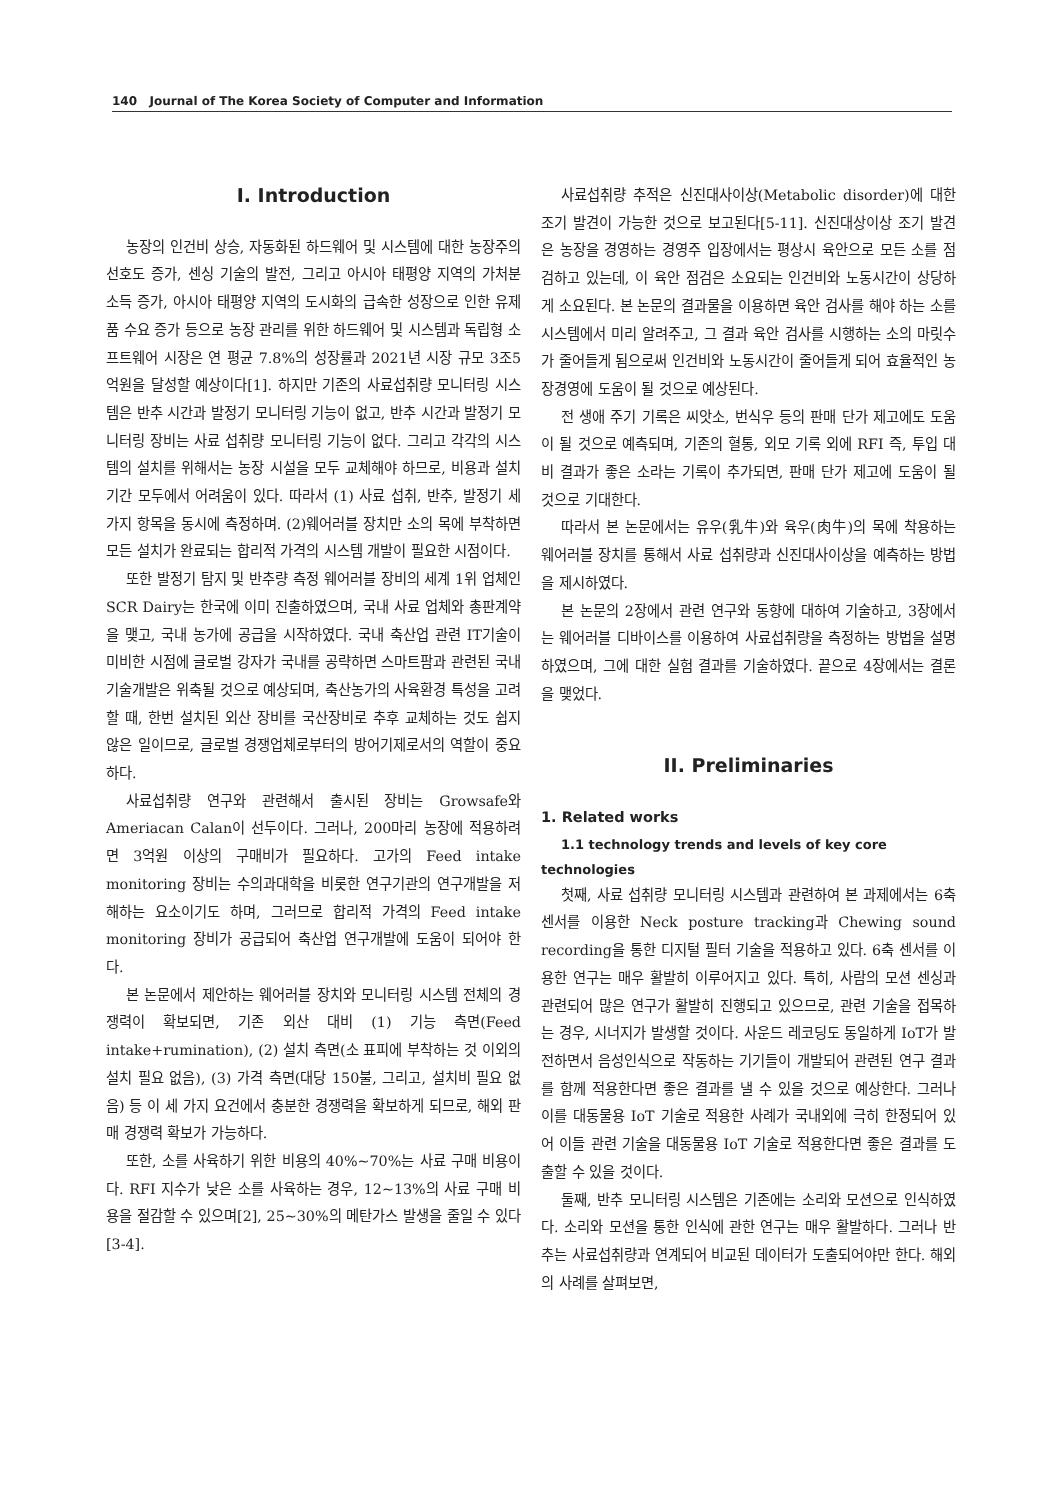140 Journal of The Korea Society of Computer and Information
I. Introduction
농장의 인건비 상승, 자동화된 하드웨어 및 시스템에 대한 농장주의 선호도 증가, 센싱 기술의 발전, 그리고 아시아 태평양 지역의 가처분 소득 증가, 아시아 태평양 지역의 도시화의 급속한 성장으로 인한 유제품 수요 증가 등으로 농장 관리를 위한 하드웨어 및 시스템과 독립형 소프트웨어 시장은 연 평균 7.8%의 성장률과 2021년 시장 규모 3조5억원을 달성할 예상이다[1]. 하지만 기존의 사료섭취량 모니터링 시스템은 반추 시간과 발정기 모니터링 기능이 없고, 반추 시간과 발정기 모니터링 장비는 사료 섭취량 모니터링 기능이 없다. 그리고 각각의 시스템의 설치를 위해서는 농장 시설을 모두 교체해야 하므로, 비용과 설치 기간 모두에서 어려움이 있다. 따라서 (1) 사료 섭취, 반추, 발정기 세 가지 항목을 동시에 측정하며. (2)웨어러블 장치만 소의 목에 부착하면 모든 설치가 완료되는 합리적 가격의 시스템 개발이 필요한 시점이다.
또한 발정기 탐지 및 반추량 측정 웨어러블 장비의 세계 1위 업체인 SCR Dairy는 한국에 이미 진출하였으며, 국내 사료 업체와 총판계약을 맺고, 국내 농가에 공급을 시작하였다. 국내 축산업 관련 IT기술이 미비한 시점에 글로벌 강자가 국내를 공략하면 스마트팜과 관련된 국내 기술개발은 위축될 것으로 예상되며, 축산농가의 사육환경 특성을 고려할 때, 한번 설치된 외산 장비를 국산장비로 추후 교체하는 것도 쉽지 않은 일이므로, 글로벌 경쟁업체로부터의 방어기제로서의 역할이 중요하다.
사료섭취량 연구와 관련해서 출시된 장비는 Growsafe와 Ameriacan Calan이 선두이다. 그러나, 200마리 농장에 적용하려면 3억원 이상의 구매비가 필요하다. 고가의 Feed intake monitoring 장비는 수의과대학을 비롯한 연구기관의 연구개발을 저해하는 요소이기도 하며, 그러므로 합리적 가격의 Feed intake monitoring 장비가 공급되어 축산업 연구개발에 도움이 되어야 한다.
본 논문에서 제안하는 웨어러블 장치와 모니터링 시스템 전체의 경쟁력이 확보되면, 기존 외산 대비 (1) 기능 측면(Feed intake+rumination), (2) 설치 측면(소 표피에 부착하는 것 이외의 설치 필요 없음), (3) 가격 측면(대당 150불, 그리고, 설치비 필요 없음) 등 이 세 가지 요건에서 충분한 경쟁력을 확보하게 되므로, 해외 판매 경쟁력 확보가 가능하다.
또한, 소를 사육하기 위한 비용의 40%~70%는 사료 구매 비용이다. RFI 지수가 낮은 소를 사육하는 경우, 12~13%의 사료 구매 비용을 절감할 수 있으며[2], 25~30%의 메탄가스 발생을 줄일 수 있다[3-4].
사료섭취량 추적은 신진대사이상(Metabolic disorder)에 대한 조기 발견이 가능한 것으로 보고된다[5-11]. 신진대상이상 조기 발견은 농장을 경영하는 경영주 입장에서는 평상시 육안으로 모든 소를 점검하고 있는데, 이 육안 점검은 소요되는 인건비와 노동시간이 상당하게 소요된다. 본 논문의 결과물을 이용하면 육안 검사를 해야 하는 소를 시스템에서 미리 알려주고, 그 결과 육안 검사를 시행하는 소의 마릿수가 줄어들게 됨으로써 인건비와 노동시간이 줄어들게 되어 효율적인 농장경영에 도움이 될 것으로 예상된다.
전 생애 주기 기록은 씨앗소, 번식우 등의 판매 단가 제고에도 도움이 될 것으로 예측되며, 기존의 혈통, 외모 기록 외에 RFI 즉, 투입 대비 결과가 좋은 소라는 기록이 추가되면, 판매 단가 제고에 도움이 될 것으로 기대한다.
따라서 본 논문에서는 유우(乳牛)와 육우(肉牛)의 목에 착용하는 웨어러블 장치를 통해서 사료 섭취량과 신진대사이상을 예측하는 방법을 제시하였다.
본 논문의 2장에서 관련 연구와 동향에 대하여 기술하고, 3장에서는 웨어러블 디바이스를 이용하여 사료섭취량을 측정하는 방법을 설명하였으며, 그에 대한 실험 결과를 기술하였다. 끝으로 4장에서는 결론을 맺었다.
II. Preliminaries
1. Related works
1.1 technology trends and levels of key core
technologies
첫째, 사료 섭취량 모니터링 시스템과 관련하여 본 과제에서는 6축 센서를 이용한 Neck posture tracking과 Chewing sound recording을 통한 디지털 필터 기술을 적용하고 있다. 6축 센서를 이용한 연구는 매우 활발히 이루어지고 있다. 특히, 사람의 모션 센싱과 관련되어 많은 연구가 활발히 진행되고 있으므로, 관련 기술을 접목하는 경우, 시너지가 발생할 것이다. 사운드 레코딩도 동일하게 IoT가 발전하면서 음성인식으로 작동하는 기기들이 개발되어 관련된 연구 결과를 함께 적용한다면 좋은 결과를 낼 수 있을 것으로 예상한다. 그러나 이를 대동물용 IoT 기술로 적용한 사례가 국내외에 극히 한정되어 있어 이들 관련 기술을 대동물용 IoT 기술로 적용한다면 좋은 결과를 도출할 수 있을 것이다.
둘째, 반추 모니터링 시스템은 기존에는 소리와 모션으로 인식하였다. 소리와 모션을 통한 인식에 관한 연구는 매우 활발하다. 그러나 반추는 사료섭취량과 연계되어 비교된 데이터가 도출되어야만 한다. 해외의 사례를 살펴보면,